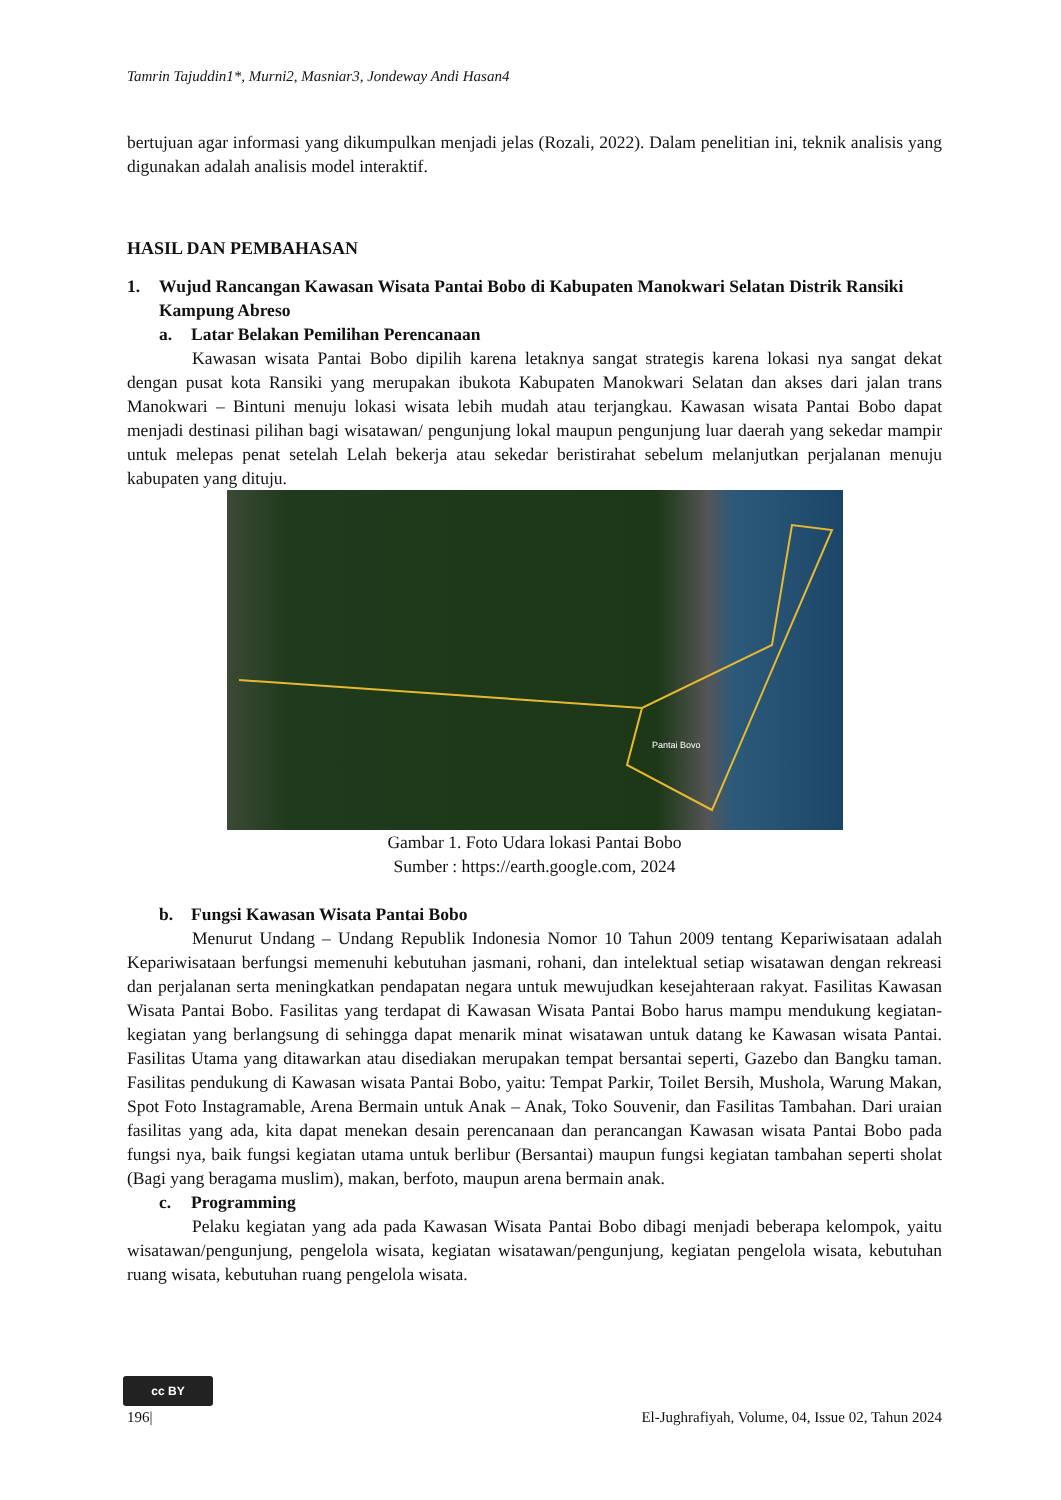Tamrin Tajuddin1*, Murni2, Masniar3, Jondeway Andi Hasan4
bertujuan agar informasi yang dikumpulkan menjadi jelas (Rozali, 2022). Dalam penelitian ini, teknik analisis yang digunakan adalah analisis model interaktif.
HASIL DAN PEMBAHASAN
1. Wujud Rancangan Kawasan Wisata Pantai Bobo di Kabupaten Manokwari Selatan Distrik Ransiki Kampung Abreso
a. Latar Belakan Pemilihan Perencanaan
Kawasan wisata Pantai Bobo dipilih karena letaknya sangat strategis karena lokasi nya sangat dekat dengan pusat kota Ransiki yang merupakan ibukota Kabupaten Manokwari Selatan dan akses dari jalan trans Manokwari – Bintuni menuju lokasi wisata lebih mudah atau terjangkau. Kawasan wisata Pantai Bobo dapat menjadi destinasi pilihan bagi wisatawan/ pengunjung lokal maupun pengunjung luar daerah yang sekedar mampir untuk melepas penat setelah Lelah bekerja atau sekedar beristirahat sebelum melanjutkan perjalanan menuju kabupaten yang dituju.
Pantai Bovo
Gambar 1. Foto Udara lokasi Pantai Bobo
Sumber : https://earth.google.com, 2024
b. Fungsi Kawasan Wisata Pantai Bobo
Menurut Undang – Undang Republik Indonesia Nomor 10 Tahun 2009 tentang Kepariwisataan adalah Kepariwisataan berfungsi memenuhi kebutuhan jasmani, rohani, dan intelektual setiap wisatawan dengan rekreasi dan perjalanan serta meningkatkan pendapatan negara untuk mewujudkan kesejahteraan rakyat. Fasilitas Kawasan Wisata Pantai Bobo. Fasilitas yang terdapat di Kawasan Wisata Pantai Bobo harus mampu mendukung kegiatan-kegiatan yang berlangsung di sehingga dapat menarik minat wisatawan untuk datang ke Kawasan wisata Pantai. Fasilitas Utama yang ditawarkan atau disediakan merupakan tempat bersantai seperti, Gazebo dan Bangku taman. Fasilitas pendukung di Kawasan wisata Pantai Bobo, yaitu: Tempat Parkir, Toilet Bersih, Mushola, Warung Makan, Spot Foto Instagramable, Arena Bermain untuk Anak – Anak, Toko Souvenir, dan Fasilitas Tambahan. Dari uraian fasilitas yang ada, kita dapat menekan desain perencanaan dan perancangan Kawasan wisata Pantai Bobo pada fungsi nya, baik fungsi kegiatan utama untuk berlibur (Bersantai) maupun fungsi kegiatan tambahan seperti sholat (Bagi yang beragama muslim), makan, berfoto, maupun arena bermain anak.
c. Programming
Pelaku kegiatan yang ada pada Kawasan Wisata Pantai Bobo dibagi menjadi beberapa kelompok, yaitu wisatawan/pengunjung, pengelola wisata, kegiatan wisatawan/pengunjung, kegiatan pengelola wisata, kebutuhan ruang wisata, kebutuhan ruang pengelola wisata.
cc BY
196| El-Jughrafiyah, Volume, 04, Issue 02, Tahun 2024